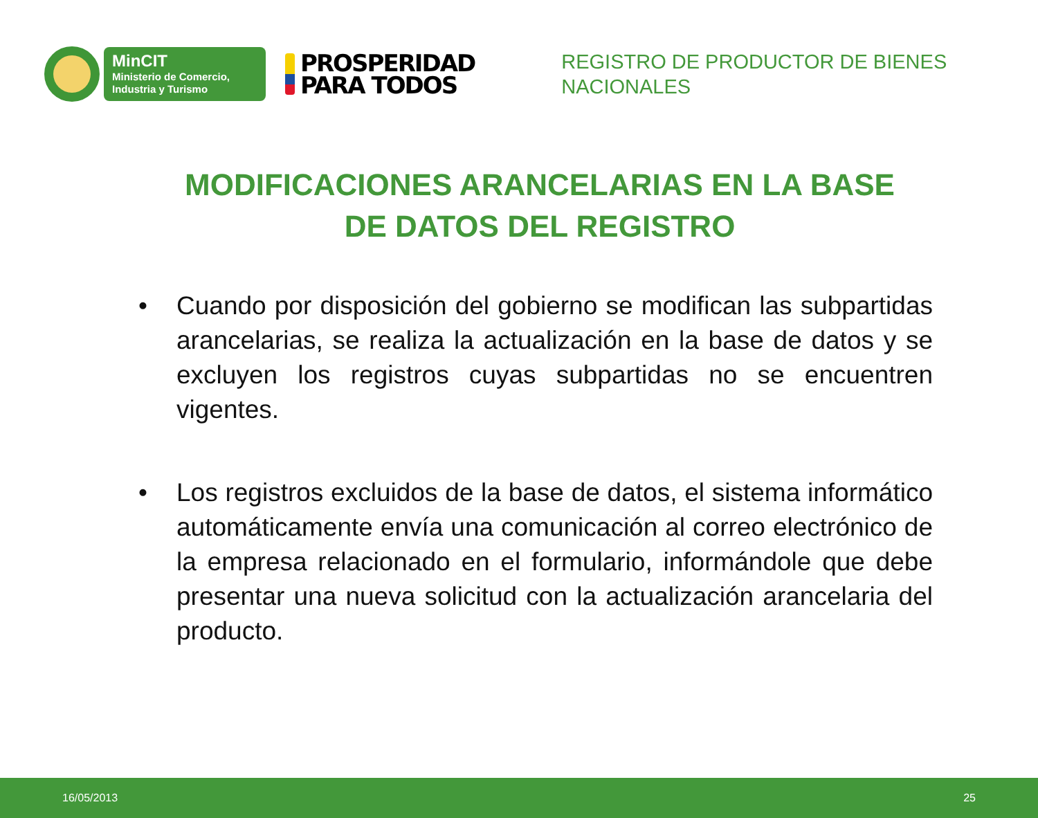MinCIT
Ministerio de Comercio,
Industria y Turismo
PROSPERIDAD
PARA TODOS
REGISTRO DE PRODUCTOR DE BIENES
NACIONALES
MODIFICACIONES ARANCELARIAS EN LA BASE DE DATOS DEL REGISTRO
• Cuando por disposición del gobierno se modifican las subpartidas arancelarias, se realiza la actualización en la base de datos y se excluyen los registros cuyas subpartidas no se encuentren vigentes.
• Los registros excluidos de la base de datos, el sistema informático automáticamente envía una comunicación al correo electrónico de la empresa relacionado en el formulario, informándole que debe presentar una nueva solicitud con la actualización arancelaria del producto.
16/05/2013 25